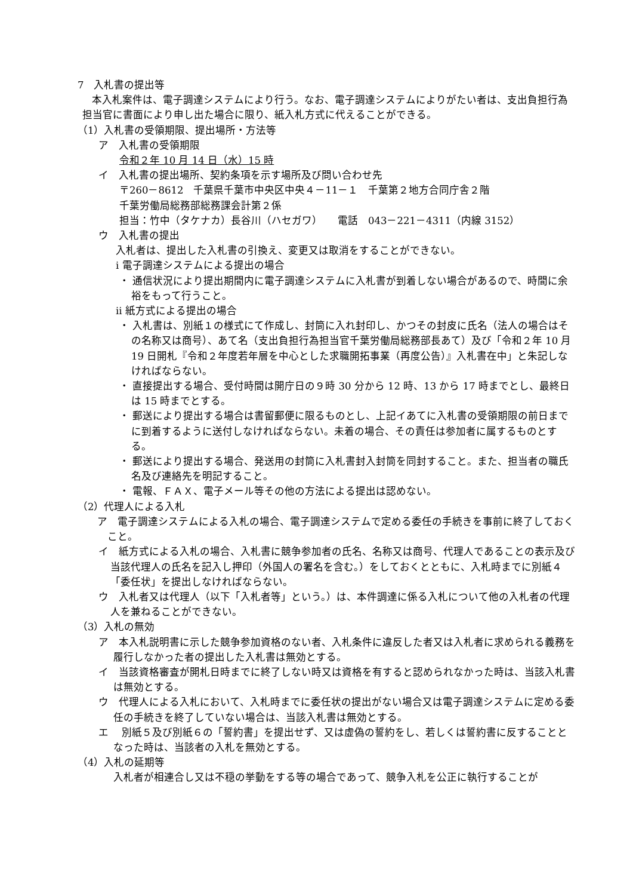7　入札書の提出等
本入札案件は、電子調達システムにより行う。なお、電子調達システムによりがたい者は、支出負担行為担当官に書面により申し出た場合に限り、紙入札方式に代えることができる。
（1）入札書の受領期限、提出場所・方法等
ア　入札書の受領期限
令和２年 10 月 14 日（水）15 時
イ　入札書の提出場所、契約条項を示す場所及び問い合わせ先
〒260－8612　千葉県千葉市中央区中央４－11－１　千葉第２地方合同庁舎２階
千葉労働局総務部総務課会計第２係
担当：竹中（タケナカ）長谷川（ハセガワ）　　電話　043－221－4311（内線 3152）
ウ　入札書の提出
入札者は、提出した入札書の引換え、変更又は取消をすることができない。
ⅰ 電子調達システムによる提出の場合
・ 通信状況により提出期間内に電子調達システムに入札書が到着しない場合があるので、時間に余裕をもって行うこと。
ⅱ 紙方式による提出の場合
・ 入札書は、別紙１の様式にて作成し、封筒に入れ封印し、かつその封皮に氏名（法人の場合はその名称又は商号）、あて名（支出負担行為担当官千葉労働局総務部長あて）及び「令和２年 10 月 19 日開札『令和２年度若年層を中心とした求職開拓事業（再度公告）』入札書在中」と朱記しなければならない。
・ 直接提出する場合、受付時間は開庁日の９時 30 分から 12 時、13 から 17 時までとし、最終日は 15 時までとする。
・ 郵送により提出する場合は書留郵便に限るものとし、上記イあてに入札書の受領期限の前日までに到着するように送付しなければならない。未着の場合、その責任は参加者に属するものとする。
・ 郵送により提出する場合、発送用の封筒に入札書封入封筒を同封すること。また、担当者の職氏名及び連絡先を明記すること。
・ 電報、ＦＡＸ、電子メール等その他の方法による提出は認めない。
（2）代理人による入札
ア　電子調達システムによる入札の場合、電子調達システムで定める委任の手続きを事前に終了しておくこと。
イ　紙方式による入札の場合、入札書に競争参加者の氏名、名称又は商号、代理人であることの表示及び当該代理人の氏名を記入し押印（外国人の署名を含む。）をしておくとともに、入札時までに別紙４「委任状」を提出しなければならない。
ウ　入札者又は代理人（以下「入札者等」という。）は、本件調達に係る入札について他の入札者の代理人を兼ねることができない。
（3）入札の無効
ア　本入札説明書に示した競争参加資格のない者、入札条件に違反した者又は入札者に求められる義務を履行しなかった者の提出した入札書は無効とする。
イ　当該資格審査が開札日時までに終了しない時又は資格を有すると認められなかった時は、当該入札書は無効とする。
ウ　代理人による入札において、入札時までに委任状の提出がない場合又は電子調達システムに定める委任の手続きを終了していない場合は、当該入札書は無効とする。
エ　 別紙５及び別紙６の「誓約書」を提出せず、又は虚偽の誓約をし、若しくは誓約書に反することとなった時は、当該者の入札を無効とする。
（4）入札の延期等
入札者が相連合し又は不穏の挙動をする等の場合であって、競争入札を公正に執行することが